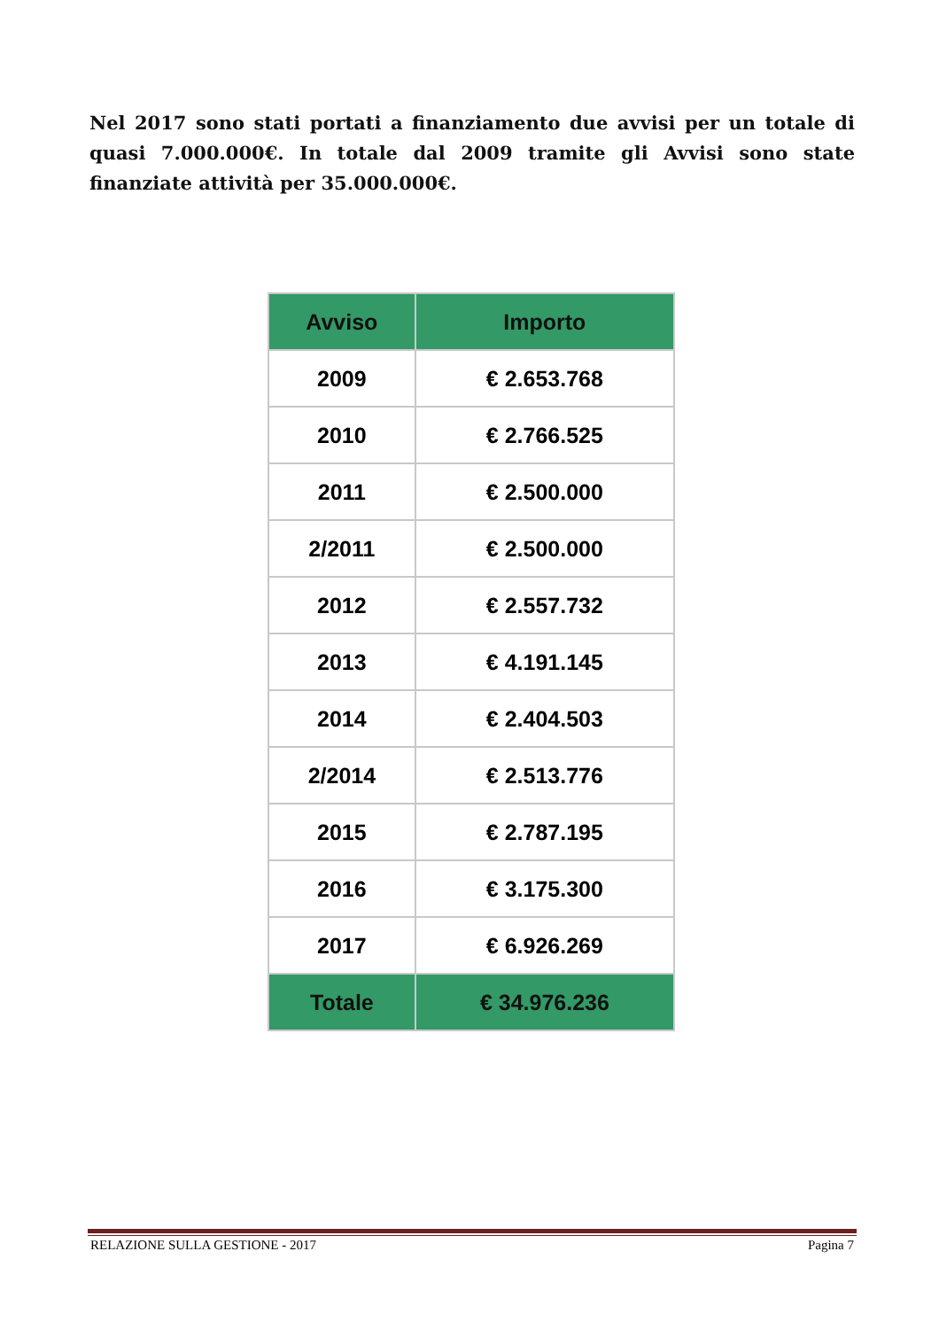Nel 2017 sono stati portati a finanziamento due avvisi per un totale di quasi 7.000.000€. In totale dal 2009 tramite gli Avvisi sono state finanziate attività per 35.000.000€.
| Avviso | Importo |
| --- | --- |
| 2009 | € 2.653.768 |
| 2010 | € 2.766.525 |
| 2011 | € 2.500.000 |
| 2/2011 | € 2.500.000 |
| 2012 | € 2.557.732 |
| 2013 | € 4.191.145 |
| 2014 | € 2.404.503 |
| 2/2014 | € 2.513.776 |
| 2015 | € 2.787.195 |
| 2016 | € 3.175.300 |
| 2017 | € 6.926.269 |
| Totale | € 34.976.236 |
RELAZIONE SULLA GESTIONE - 2017 Pagina 7